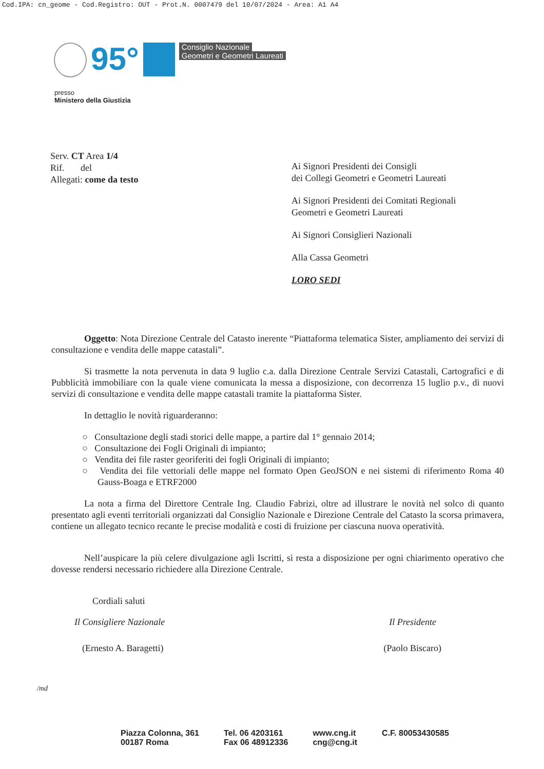Cod.IPA: cn_geome - Cod.Registro: OUT - Prot.N. 0007479 del 10/07/2024 - Area: A1 A4
95°
Consiglio Nazionale
Geometri e Geometri Laureati
presso
Ministero della Giustizia
Serv. CT Area 1/4
Rif. del
Allegati: come da testo
Ai Signori Presidenti dei Consigli
dei Collegi Geometri e Geometri Laureati
Ai Signori Presidenti dei Comitati Regionali
Geometri e Geometri Laureati
Ai Signori Consiglieri Nazionali
Alla Cassa Geometri
LORO SEDI
Oggetto: Nota Direzione Centrale del Catasto inerente “Piattaforma telematica Sister, ampliamento dei servizi di consultazione e vendita delle mappe catastali”.
Si trasmette la nota pervenuta in data 9 luglio c.a. dalla Direzione Centrale Servizi Catastali, Cartografici e di Pubblicità immobiliare con la quale viene comunicata la messa a disposizione, con decorrenza 15 luglio p.v., di nuovi servizi di consultazione e vendita delle mappe catastali tramite la piattaforma Sister.
In dettaglio le novità riguarderanno:
○ Consultazione degli stadi storici delle mappe, a partire dal 1° gennaio 2014;
○ Consultazione dei Fogli Originali di impianto;
○ Vendita dei file raster georiferiti dei fogli Originali di impianto;
○ Vendita dei file vettoriali delle mappe nel formato Open GeoJSON e nei sistemi di riferimento Roma 40 Gauss-Boaga e ETRF2000
La nota a firma del Direttore Centrale Ing. Claudio Fabrizi, oltre ad illustrare le novità nel solco di quanto presentato agli eventi territoriali organizzati dal Consiglio Nazionale e Direzione Centrale del Catasto la scorsa primavera, contiene un allegato tecnico recante le precise modalità e costi di fruizione per ciascuna nuova operatività.
Nell’auspicare la più celere divulgazione agli Iscritti, si resta a disposizione per ogni chiarimento operativo che dovesse rendersi necessario richiedere alla Direzione Centrale.
Cordiali saluti
Il Consigliere Nazionale Il Presidente
(Ernesto A. Baragetti) (Paolo Biscaro)
/md
Piazza Colonna, 361
00187 Roma
Tel. 06 4203161
Fax 06 48912336
www.cng.it
cng@cng.it
C.F. 80053430585